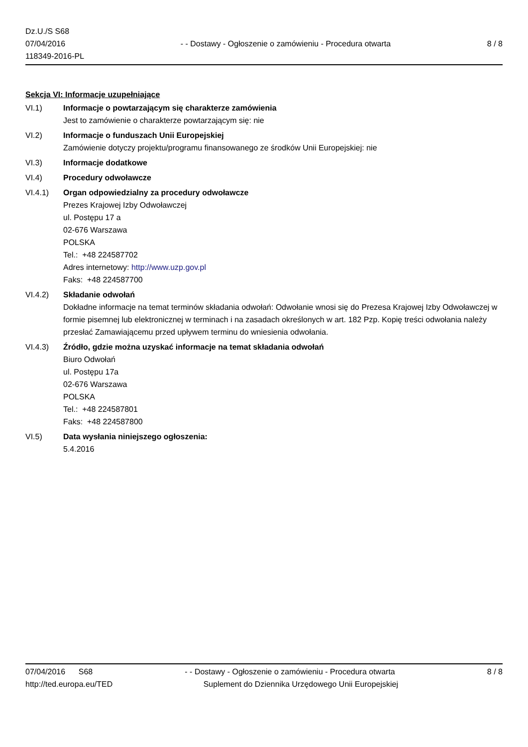Dz.U./S S68
07/04/2016
118349-2016-PL
- - Dostawy - Ogłoszenie o zamówieniu - Procedura otwarta
8 / 8
Sekcja VI: Informacje uzupełniające
VI.1) Informacje o powtarzającym się charakterze zamówienia
Jest to zamówienie o charakterze powtarzającym się: nie
VI.2) Informacje o funduszach Unii Europejskiej
Zamówienie dotyczy projektu/programu finansowanego ze środków Unii Europejskiej: nie
VI.3) Informacje dodatkowe
VI.4) Procedury odwoławcze
VI.4.1) Organ odpowiedzialny za procedury odwoławcze
Prezes Krajowej Izby Odwoławczej
ul. Postępu 17 a
02-676 Warszawa
POLSKA
Tel.: +48 224587702
Adres internetowy: http://www.uzp.gov.pl
Faks: +48 224587700
VI.4.2) Składanie odwołań
Dokładne informacje na temat terminów składania odwołań: Odwołanie wnosi się do Prezesa Krajowej Izby Odwoławczej w formie pisemnej lub elektronicznej w terminach i na zasadach określonych w art. 182 Pzp. Kopię treści odwołania należy przesłać Zamawiającemu przed upływem terminu do wniesienia odwołania.
VI.4.3) Źródło, gdzie można uzyskać informacje na temat składania odwołań
Biuro Odwołań
ul. Postępu 17a
02-676 Warszawa
POLSKA
Tel.: +48 224587801
Faks: +48 224587800
VI.5) Data wysłania niniejszego ogłoszenia:
5.4.2016
07/04/2016 S68 - - Dostawy - Ogłoszenie o zamówieniu - Procedura otwarta
8 / 8
http://ted.europa.eu/TED Suplement do Dziennika Urzędowego Unii Europejskiej